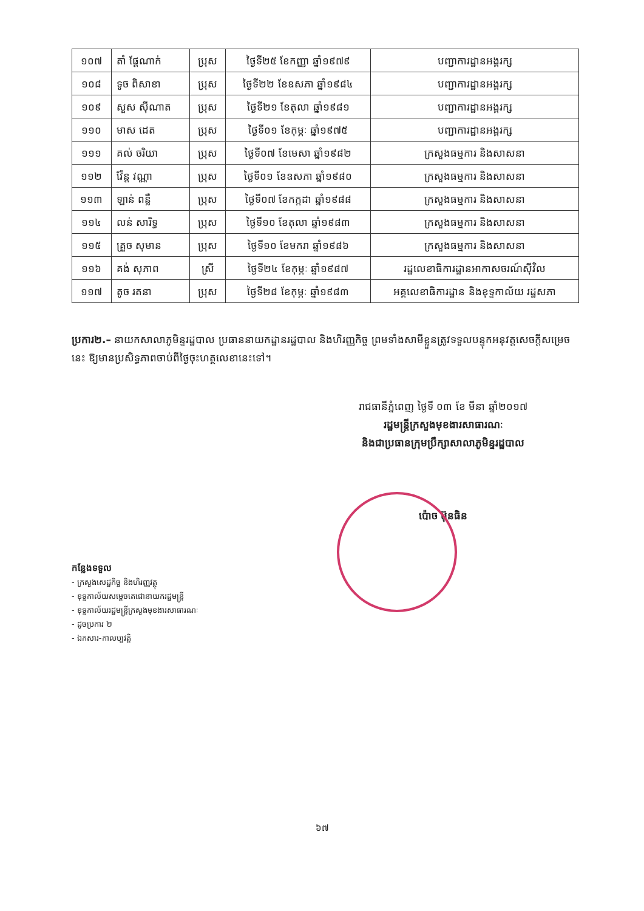| ១០៧ | តាំ ផ្តែណាក់ | ប្រុស | ថ្ងៃទី២៥ ខែកញ្ញា ឆ្នាំ១៩៧៩ | បញ្ជាការដ្ឋានអង្គរក្ស |
| ១០៨ | ទូច ពិសាខា | ប្រុស | ថ្ងៃទី២២ ខែឧសភា ឆ្នាំ១៩៨៤ | បញ្ជាការដ្ឋានអង្គរក្ស |
| ១០៩ | សួស ស៊ីណាត | ប្រុស | ថ្ងៃទី២១ ខែតុលា ឆ្នាំ១៩៨១ | បញ្ជាការដ្ឋានអង្គរក្ស |
| ១១០ | មាស ដេត | ប្រុស | ថ្ងៃទី០១ ខែកុម្ភៈ ឆ្នាំ១៩៧៥ | បញ្ជាការដ្ឋានអង្គរក្ស |
| ១១១ | គល់ ចរិយា | ប្រុស | ថ្ងៃទី០៧ ខែមេសា ឆ្នាំ១៩៨២ | ក្រសួងធម្មការ និងសាសនា |
| ១១២ | វ៉ែន្ត វណ្ណា | ប្រុស | ថ្ងៃទី០១ ខែឧសភា ឆ្នាំ១៩៨០ | ក្រសួងធម្មការ និងសាសនា |
| ១១៣ | ឡាន់ ពន្លឺ | ប្រុស | ថ្ងៃទី០៧ ខែកក្កដា ឆ្នាំ១៩៨៨ | ក្រសួងធម្មការ និងសាសនា |
| ១១៤ | លន់ សារិទ្ធ | ប្រុស | ថ្ងៃទី១០ ខែតុលា ឆ្នាំ១៩៨៣ | ក្រសួងធម្មការ និងសាសនា |
| ១១៥ | គ្រួច សុមាន | ប្រុស | ថ្ងៃទី១០ ខែមករា ឆ្នាំ១៩៨៦ | ក្រសួងធម្មការ និងសាសនា |
| ១១៦ | គង់ សុភាព | ស្រី | ថ្ងៃទី២៤ ខែកុម្ភៈ ឆ្នាំ១៩៨៧ | រដ្ឋលេខាធិការដ្ឋានអាកាសចរណ៍ស៊ីវិល |
| ១១៧ | តូច រតនា | ប្រុស | ថ្ងៃទី២៨ ខែកុម្ភៈ ឆ្នាំ១៩៨៣ | អគ្គលេខាធិការដ្ឋាន និងខុទ្ទកាល័យ រដ្ឋសភា |
ប្រការ២.– នាយកសាលាភូមិន្ទរដ្ឋបាល ប្រធាននាយកដ្ឋានរដ្ឋបាល និងហិរញ្ញកិច្ច ព្រមទាំងសាមីខ្លួនត្រូវទទួលបន្ទុកអនុវត្តសេចក្តីសម្រេចនេះ ឱ្យមានប្រសិទ្ធភាពចាប់ពីថ្ងៃចុះហត្ថលេខានេះទៅ។
រាជធានីភ្នំពេញ ថ្ងៃទី ០៣ ខែ មីនា ឆ្នាំ២០១៧
រដ្ឋមន្ត្រីក្រសួងមុខងារសាធារណៈ
និងជាប្រធានក្រុមប្រឹក្សាសាលាភូមិន្ទរដ្ឋបាល
ប៉ោច ប៊ុនធិន
កន្លែងទទួល
- ក្រសួងសេដ្ឋកិច្ច និងហិរញ្ញវត្ថុ
- ខុទ្ទកាល័យសម្តេចតេជោនាយករដ្ឋមន្ត្រី
- ខុទ្ទកាល័យរដ្ឋមន្ត្រីក្រសួងមុខងារសាធារណៈ
- ដូចប្រការ ២
- ឯកសារ-កាលប្បវត្តិ
៦៧